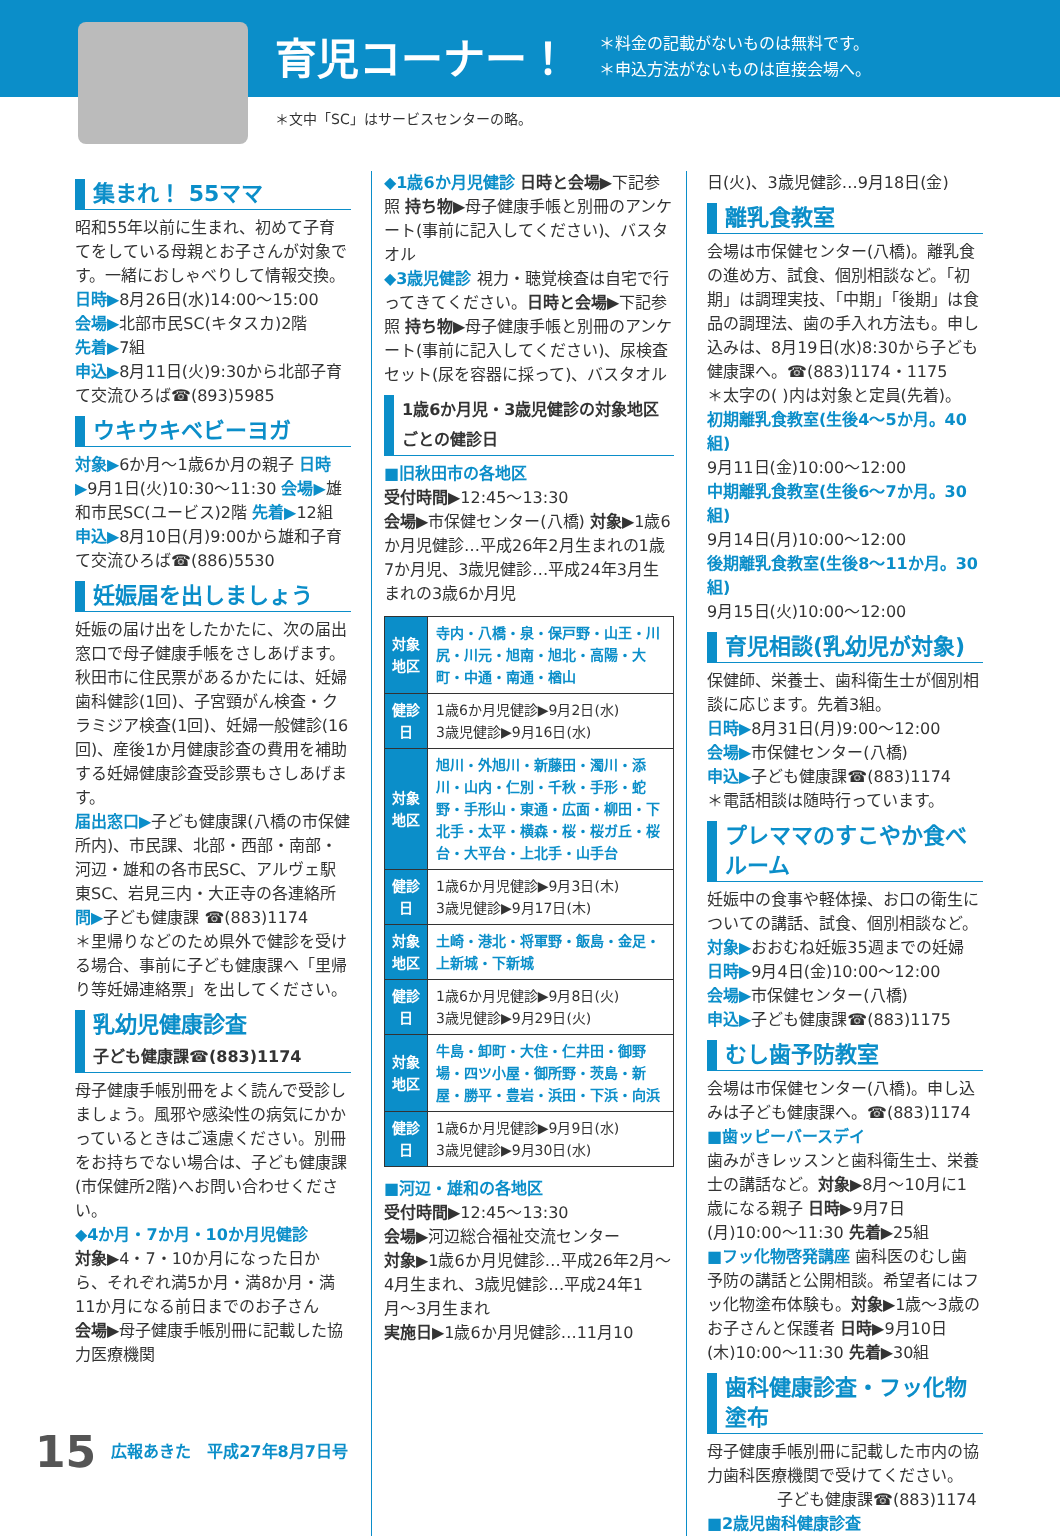育児コーナー！
＊料金の記載がないものは無料です。
＊申込方法がないものは直接会場へ。
＊文中「SC」はサービスセンターの略。
集まれ！ 55ママ
昭和55年以前に生まれ、初めて子育てをしている母親とお子さんが対象です。一緒におしゃべりして情報交換。
日時▶8月26日(水)14:00〜15:00
会場▶北部市民SC(キタスカ)2階
先着▶7組
申込▶8月11日(火)9:30から北部子育て交流ひろば☎(893)5985
ウキウキベビーヨガ
対象▶6か月〜1歳6か月の親子 日時▶9月1日(火)10:30〜11:30 会場▶雄和市民SC(ユービス)2階 先着▶12組
申込▶8月10日(月)9:00から雄和子育て交流ひろば☎(886)5530
妊娠届を出しましょう
妊娠の届け出をしたかたに、次の届出窓口で母子健康手帳をさしあげます。秋田市に住民票があるかたには、妊婦歯科健診(1回)、子宮頸がん検査・クラミジア検査(1回)、妊婦一般健診(16回)、産後1か月健康診査の費用を補助する妊婦健康診査受診票もさしあげます。
届出窓口▶子ども健康課(八橋の市保健所内)、市民課、北部・西部・南部・河辺・雄和の各市民SC、アルヴェ駅東SC、岩見三内・大正寺の各連絡所
問▶子ども健康課 ☎(883)1174
＊里帰りなどのため県外で健診を受ける場合、事前に子ども健康課へ「里帰り等妊婦連絡票」を出してください。
乳幼児健康診査
子ども健康課☎(883)1174
母子健康手帳別冊をよく読んで受診しましょう。風邪や感染性の病気にかかっているときはご遠慮ください。別冊をお持ちでない場合は、子ども健康課(市保健所2階)へお問い合わせください。
◆4か月・7か月・10か月児健診
対象▶4・7・10か月になった日から、それぞれ満5か月・満8か月・満11か月になる前日までのお子さん
会場▶母子健康手帳別冊に記載した協力医療機関
◆1歳6か月児健診 日時と会場▶下記参照 持ち物▶母子健康手帳と別冊のアンケート(事前に記入してください)、バスタオル
◆3歳児健診 視力・聴覚検査は自宅で行ってきてください。日時と会場▶下記参照 持ち物▶母子健康手帳と別冊のアンケート(事前に記入してください)、尿検査セット(尿を容器に採って)、バスタオル
1歳6か月児・3歳児健診の対象地区ごとの健診日
■旧秋田市の各地区
受付時間▶12:45〜13:30
会場▶市保健センター(八橋) 対象▶1歳6か月児健診…平成26年2月生まれの1歳7か月児、3歳児健診…平成24年3月生まれの3歳6か月児
| 対象地区 | 寺内・八橋・泉・保戸野・山王・川尻・川元・旭南・旭北・高陽・大町・中通・南通・楢山 |
| 健診日 | 1歳6か月児健診▶9月2日(水) 3歳児健診▶9月16日(水) |
| 対象地区 | 旭川・外旭川・新藤田・濁川・添川・山内・仁別・千秋・手形・蛇野・手形山・東通・広面・柳田・下北手・太平・横森・桜・桜ガ丘・桜台・大平台・上北手・山手台 |
| 健診日 | 1歳6か月児健診▶9月3日(木) 3歳児健診▶9月17日(木) |
| 対象地区 | 土崎・港北・将軍野・飯島・金足・上新城・下新城 |
| 健診日 | 1歳6か月児健診▶9月8日(火) 3歳児健診▶9月29日(火) |
| 対象地区 | 牛島・卸町・大住・仁井田・御野場・四ツ小屋・御所野・茨島・新屋・勝平・豊岩・浜田・下浜・向浜 |
| 健診日 | 1歳6か月児健診▶9月9日(水) 3歳児健診▶9月30日(水) |
■河辺・雄和の各地区
受付時間▶12:45〜13:30
会場▶河辺総合福祉交流センター
対象▶1歳6か月児健診…平成26年2月〜4月生まれ、3歳児健診…平成24年1月〜3月生まれ
実施日▶1歳6か月児健診…11月10
日(火)、3歳児健診…9月18日(金)
離乳食教室
会場は市保健センター(八橋)。離乳食の進め方、試食、個別相談など。「初期」は調理実技、「中期」「後期」は食品の調理法、歯の手入れ方法も。申し込みは、8月19日(水)8:30から子ども健康課へ。☎(883)1174・1175
＊太字の( )内は対象と定員(先着)。
初期離乳食教室(生後4〜5か月。40組)
9月11日(金)10:00〜12:00
中期離乳食教室(生後6〜7か月。30組)
9月14日(月)10:00〜12:00
後期離乳食教室(生後8〜11か月。30組)
9月15日(火)10:00〜12:00
育児相談(乳幼児が対象)
保健師、栄養士、歯科衛生士が個別相談に応じます。先着3組。
日時▶8月31日(月)9:00〜12:00
会場▶市保健センター(八橋)
申込▶子ども健康課☎(883)1174
＊電話相談は随時行っています。
プレママのすこやか食べルーム
妊娠中の食事や軽体操、お口の衛生についての講話、試食、個別相談など。
対象▶おおむね妊娠35週までの妊婦
日時▶9月4日(金)10:00〜12:00
会場▶市保健センター(八橋)
申込▶子ども健康課☎(883)1175
むし歯予防教室
会場は市保健センター(八橋)。申し込みは子ども健康課へ。☎(883)1174
■歯ッピーバースデイ
歯みがきレッスンと歯科衛生士、栄養士の講話など。対象▶8月〜10月に1歳になる親子 日時▶9月7日(月)10:00〜11:30 先着▶25組
■フッ化物啓発講座 歯科医のむし歯予防の講話と公開相談。希望者にはフッ化物塗布体験も。対象▶1歳〜3歳のお子さんと保護者 日時▶9月10日(木)10:00〜11:30 先着▶30組
歯科健康診査・フッ化物塗布
母子健康手帳別冊に記載した市内の協力歯科医療機関で受けてください。
子ども健康課☎(883)1174
■2歳児歯科健康診査
15 広報あきた　平成27年8月7日号